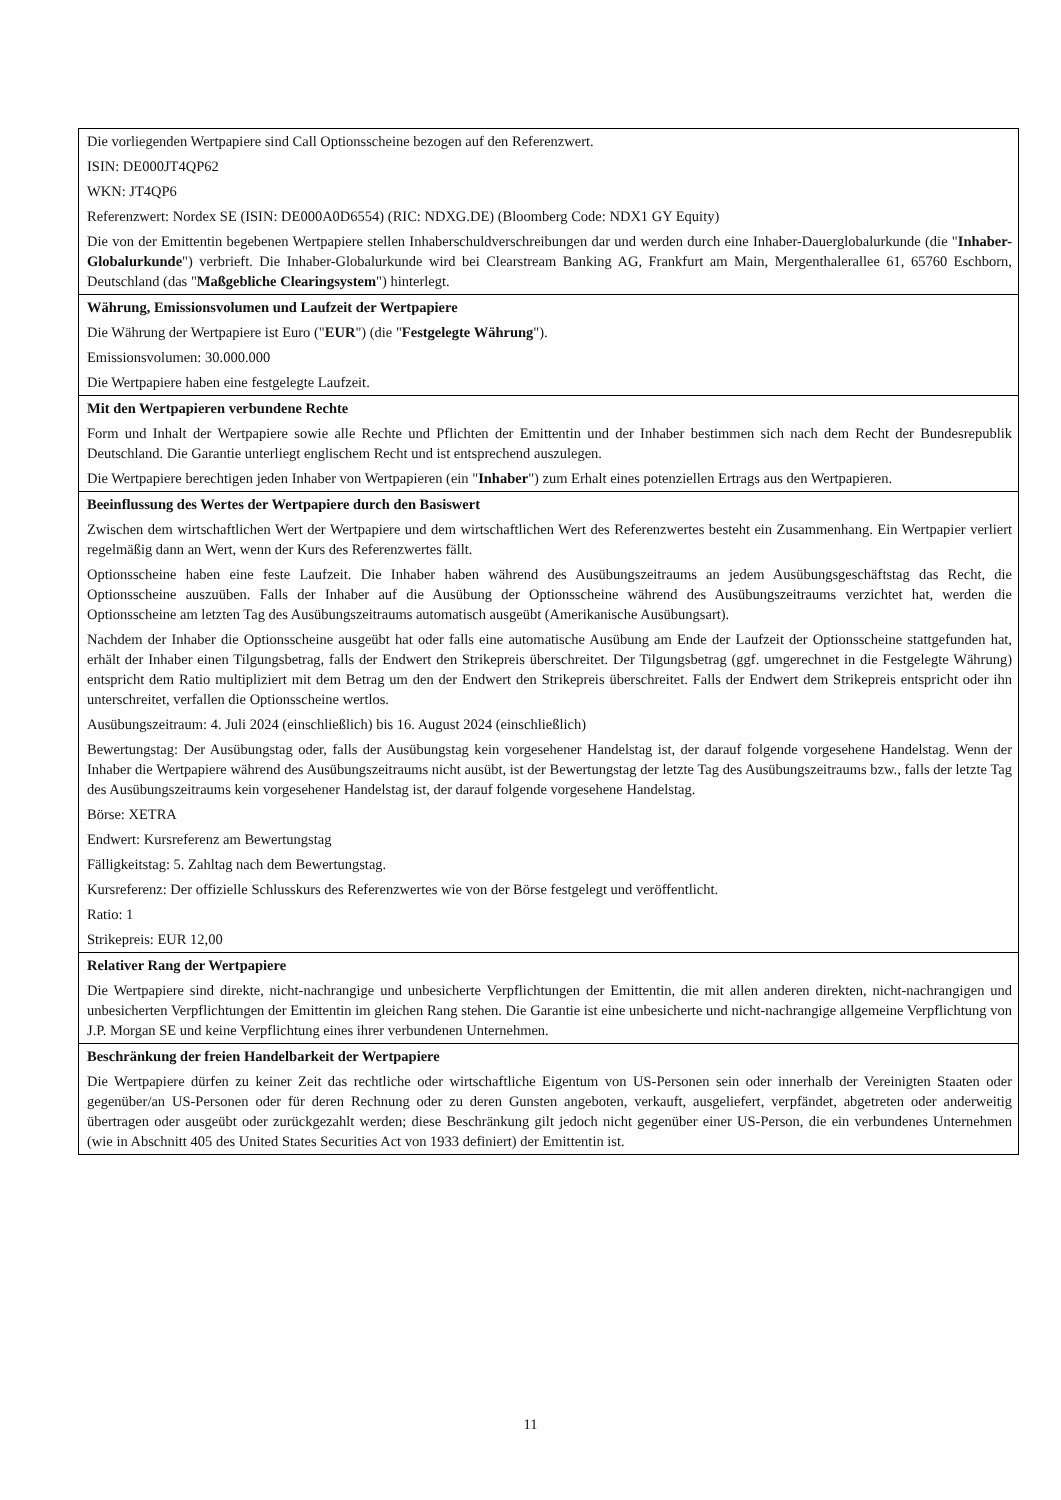| Die vorliegenden Wertpapiere sind Call Optionsscheine bezogen auf den Referenzwert. ISIN: DE000JT4QP62 WKN: JT4QP6 Referenzwert: Nordex SE (ISIN: DE000A0D6554) (RIC: NDXG.DE) (Bloomberg Code: NDX1 GY Equity) Die von der Emittentin begebenen Wertpapiere stellen Inhaberschuldverschreibungen dar und werden durch eine Inhaber-Dauerglobalurkunde (die " Inhaber-Globalurkunde ") verbrieft. Die Inhaber-Globalurkunde wird bei Clearstream Banking AG, Frankfurt am Main, Mergenthalerallee 61, 65760 Eschborn, Deutschland (das " Maßgebliche Clearingsystem ") hinterlegt. |
| Währung, Emissionsvolumen und Laufzeit der Wertpapiere Die Währung der Wertpapiere ist Euro (" EUR ") (die " Festgelegte Währung "). Emissionsvolumen: 30.000.000 Die Wertpapiere haben eine festgelegte Laufzeit. |
| Mit den Wertpapieren verbundene Rechte Form und Inhalt der Wertpapiere sowie alle Rechte und Pflichten der Emittentin und der Inhaber bestimmen sich nach dem Recht der Bundesrepublik Deutschland. Die Garantie unterliegt englischem Recht und ist entsprechend auszulegen. Die Wertpapiere berechtigen jeden Inhaber von Wertpapieren (ein " Inhaber ") zum Erhalt eines potenziellen Ertrags aus den Wertpapieren. |
| Beeinflussung des Wertes der Wertpapiere durch den Basiswert Zwischen dem wirtschaftlichen Wert der Wertpapiere und dem wirtschaftlichen Wert des Referenzwertes besteht ein Zusammenhang. Ein Wertpapier verliert regelmäßig dann an Wert, wenn der Kurs des Referenzwertes fällt. Optionsscheine haben eine feste Laufzeit. Die Inhaber haben während des Ausübungszeitraums an jedem Ausübungsgeschäftstag das Recht, die Optionsscheine auszuüben. Falls der Inhaber auf die Ausübung der Optionsscheine während des Ausübungszeitraums verzichtet hat, werden die Optionsscheine am letzten Tag des Ausübungszeitraums automatisch ausgeübt (Amerikanische Ausübungsart). Nachdem der Inhaber die Optionsscheine ausgeübt hat oder falls eine automatische Ausübung am Ende der Laufzeit der Optionsscheine stattgefunden hat, erhält der Inhaber einen Tilgungsbetrag, falls der Endwert den Strikepreis überschreitet. Der Tilgungsbetrag (ggf. umgerechnet in die Festgelegte Währung) entspricht dem Ratio multipliziert mit dem Betrag um den der Endwert den Strikepreis überschreitet. Falls der Endwert dem Strikepreis entspricht oder ihn unterschreitet, verfallen die Optionsscheine wertlos. Ausübungszeitraum: 4. Juli 2024 (einschließlich) bis 16. August 2024 (einschließlich) Bewertungstag: Der Ausübungstag oder, falls der Ausübungstag kein vorgesehener Handelstag ist, der darauf folgende vorgesehene Handelstag. Wenn der Inhaber die Wertpapiere während des Ausübungszeitraums nicht ausübt, ist der Bewertungstag der letzte Tag des Ausübungszeitraums bzw., falls der letzte Tag des Ausübungszeitraums kein vorgesehener Handelstag ist, der darauf folgende vorgesehene Handelstag. Börse: XETRA Endwert: Kursreferenz am Bewertungstag Fälligkeitstag: 5. Zahltag nach dem Bewertungstag. Kursreferenz: Der offizielle Schlusskurs des Referenzwertes wie von der Börse festgelegt und veröffentlicht. Ratio: 1 Strikepreis: EUR 12,00 |
| Relativer Rang der Wertpapiere Die Wertpapiere sind direkte, nicht-nachrangige und unbesicherte Verpflichtungen der Emittentin, die mit allen anderen direkten, nicht-nachrangigen und unbesicherten Verpflichtungen der Emittentin im gleichen Rang stehen. Die Garantie ist eine unbesicherte und nicht-nachrangige allgemeine Verpflichtung von J.P. Morgan SE und keine Verpflichtung eines ihrer verbundenen Unternehmen. |
| Beschränkung der freien Handelbarkeit der Wertpapiere Die Wertpapiere dürfen zu keiner Zeit das rechtliche oder wirtschaftliche Eigentum von US-Personen sein oder innerhalb der Vereinigten Staaten oder gegenüber/an US-Personen oder für deren Rechnung oder zu deren Gunsten angeboten, verkauft, ausgeliefert, verpfändet, abgetreten oder anderweitig übertragen oder ausgeübt oder zurückgezahlt werden; diese Beschränkung gilt jedoch nicht gegenüber einer US-Person, die ein verbundenes Unternehmen (wie in Abschnitt 405 des United States Securities Act von 1933 definiert) der Emittentin ist. |
11